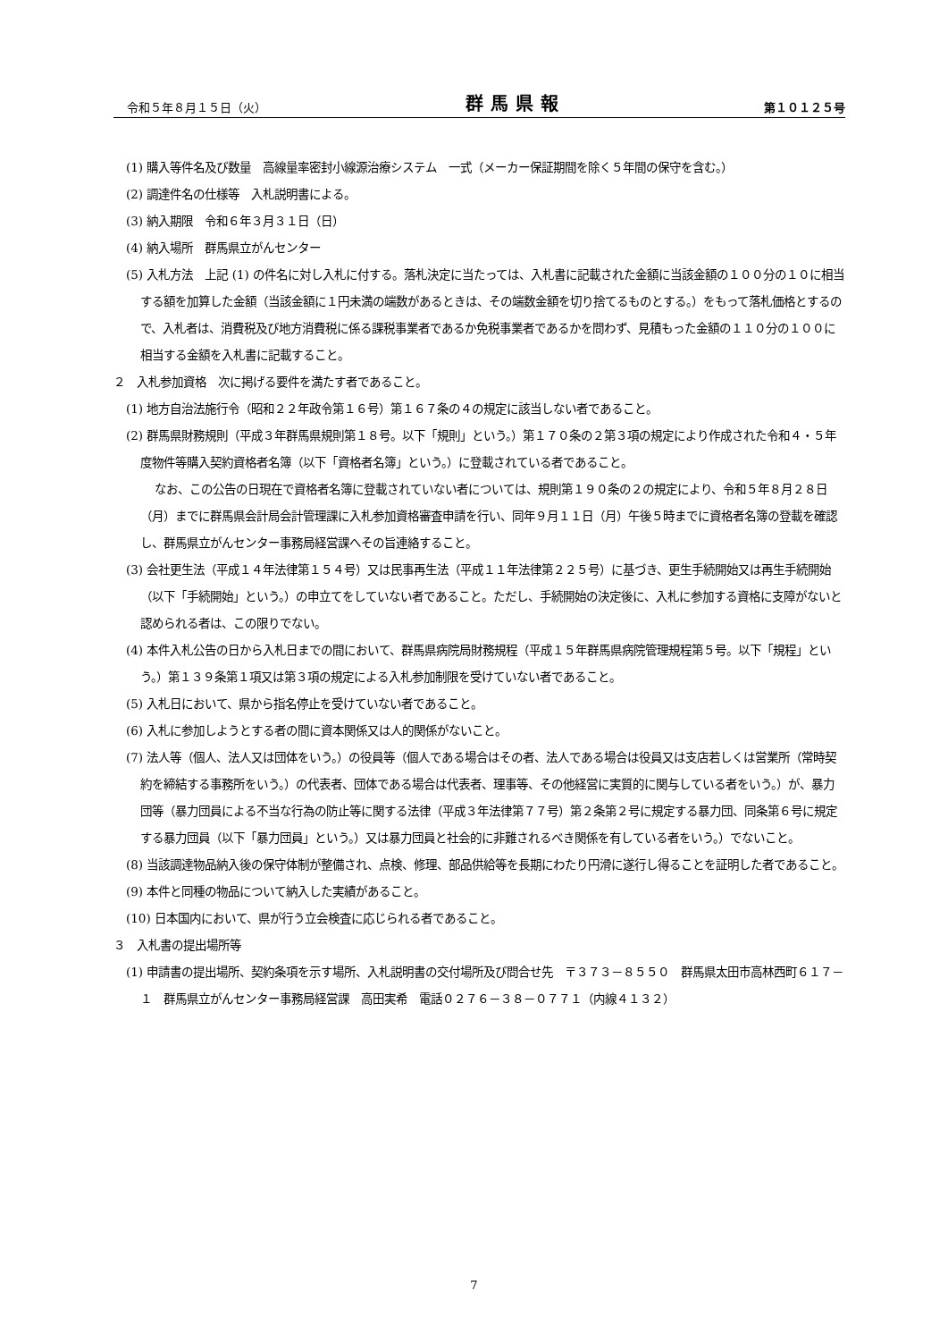令和５年８月１５日（火） 群馬県報 第１０１２５号
(1) 購入等件名及び数量　高線量率密封小線源治療システム　一式（メーカー保証期間を除く５年間の保守を含む。）
(2) 調達件名の仕様等　入札説明書による。
(3) 納入期限　令和６年３月３１日（日）
(4) 納入場所　群馬県立がんセンター
(5) 入札方法　上記 (1) の件名に対し入札に付する。落札決定に当たっては、入札書に記載された金額に当該金額の１００分の１０に相当する額を加算した金額（当該金額に１円未満の端数があるときは、その端数金額を切り捨てるものとする。）をもって落札価格とするので、入札者は、消費税及び地方消費税に係る課税事業者であるか免税事業者であるかを問わず、見積もった金額の１１０分の１００に相当する金額を入札書に記載すること。
２　入札参加資格　次に掲げる要件を満たす者であること。
(1) 地方自治法施行令（昭和２２年政令第１６号）第１６７条の４の規定に該当しない者であること。
(2) 群馬県財務規則（平成３年群馬県規則第１８号。以下「規則」という。）第１７０条の２第３項の規定により作成された令和４・５年度物件等購入契約資格者名簿（以下「資格者名簿」という。）に登載されている者であること。
なお、この公告の日現在で資格者名簿に登載されていない者については、規則第１９０条の２の規定により、令和５年８月２８日（月）までに群馬県会計局会計管理課に入札参加資格審査申請を行い、同年９月１１日（月）午後５時までに資格者名簿の登載を確認し、群馬県立がんセンター事務局経営課へその旨連絡すること。
(3) 会社更生法（平成１４年法律第１５４号）又は民事再生法（平成１１年法律第２２５号）に基づき、更生手続開始又は再生手続開始（以下「手続開始」という。）の申立てをしていない者であること。ただし、手続開始の決定後に、入札に参加する資格に支障がないと認められる者は、この限りでない。
(4) 本件入札公告の日から入札日までの間において、群馬県病院局財務規程（平成１５年群馬県病院管理規程第５号。以下「規程」という。）第１３９条第１項又は第３項の規定による入札参加制限を受けていない者であること。
(5) 入札日において、県から指名停止を受けていない者であること。
(6) 入札に参加しようとする者の間に資本関係又は人的関係がないこと。
(7) 法人等（個人、法人又は団体をいう。）の役員等（個人である場合はその者、法人である場合は役員又は支店若しくは営業所（常時契約を締結する事務所をいう。）の代表者、団体である場合は代表者、理事等、その他経営に実質的に関与している者をいう。）が、暴力団等（暴力団員による不当な行為の防止等に関する法律（平成３年法律第７７号）第２条第２号に規定する暴力団、同条第６号に規定する暴力団員（以下「暴力団員」という。）又は暴力団員と社会的に非難されるべき関係を有している者をいう。）でないこと。
(8) 当該調達物品納入後の保守体制が整備され、点検、修理、部品供給等を長期にわたり円滑に遂行し得ることを証明した者であること。
(9) 本件と同種の物品について納入した実績があること。
(10) 日本国内において、県が行う立会検査に応じられる者であること。
３　入札書の提出場所等
(1) 申請書の提出場所、契約条項を示す場所、入札説明書の交付場所及び問合せ先　〒３７３－８５５０　群馬県太田市高林西町６１７－１　群馬県立がんセンター事務局経営課　高田実希　電話０２７６－３８－０７７１（内線４１３２）
7